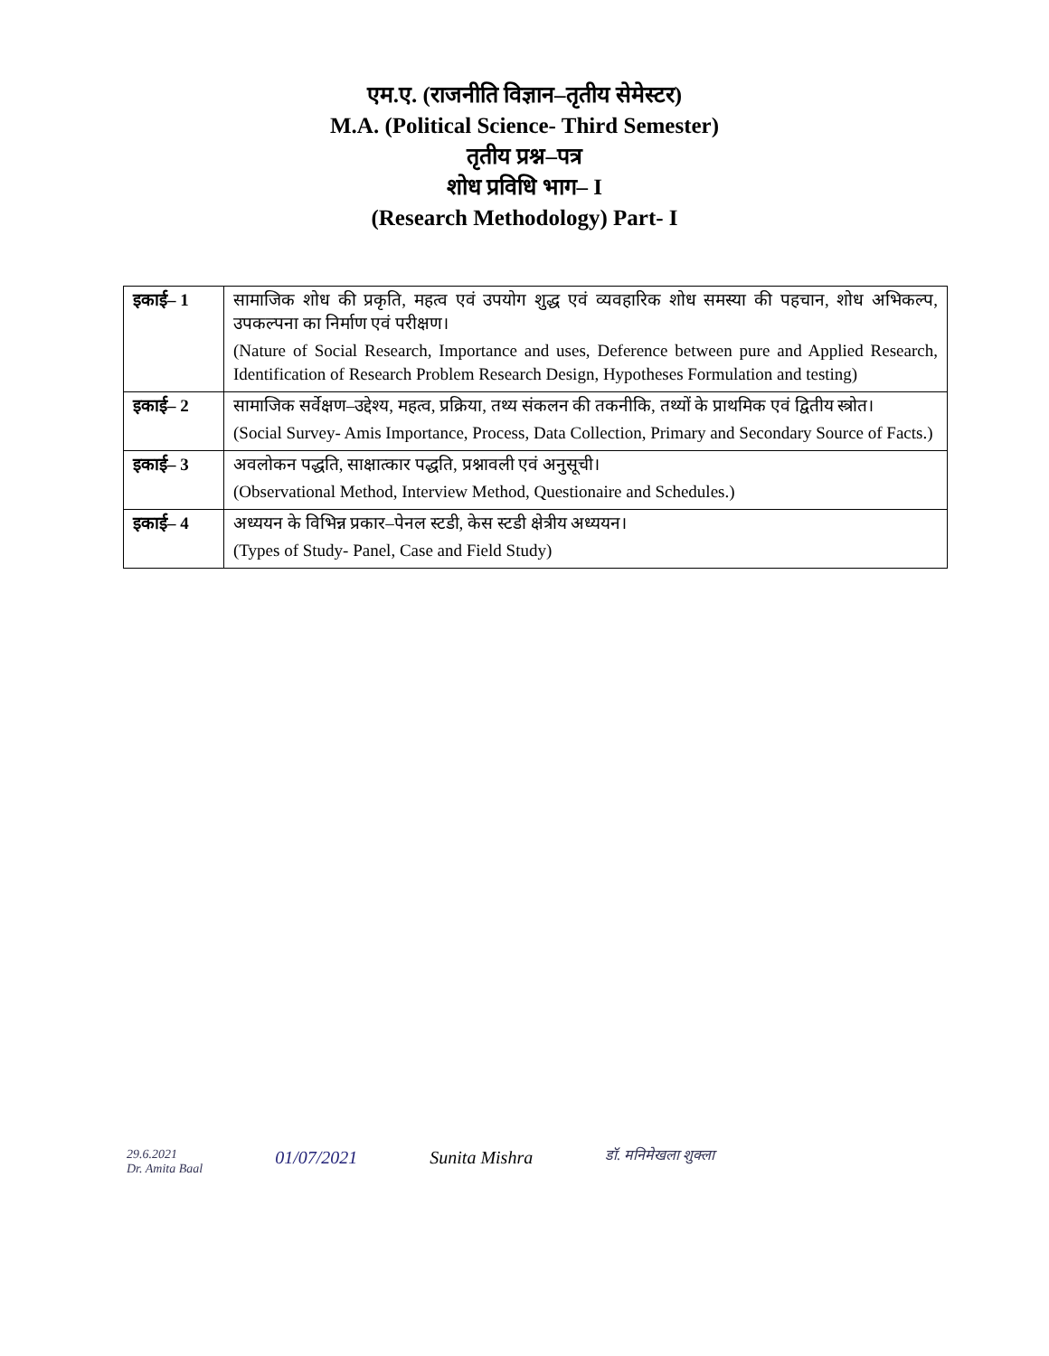एम.ए. (राजनीति विज्ञान–तृतीय सेमेस्टर)
M.A. (Political Science- Third Semester)
तृतीय प्रश्न–पत्र
शोध प्रविधि भाग– I
(Research Methodology) Part- I
| इकाई– 1 | सामाजिक शोध की प्रकृति, महत्व एवं उपयोग शुद्ध एवं व्यवहारिक शोध समस्या की पहचान, शोध अभिकल्प, उपकल्पना का निर्माण एवं परीक्षण। (Nature of Social Research, Importance and uses, Deference between pure and Applied Research, Identification of Research Problem Research Design, Hypotheses Formulation and testing) |
| इकाई– 2 | सामाजिक सर्वेक्षण–उद्देश्य, महत्व, प्रक्रिया, तथ्य संकलन की तकनीकि, तथ्यों के प्राथमिक एवं द्वितीय स्त्रोत। (Social Survey- Amis Importance, Process, Data Collection, Primary and Secondary Source of Facts.) |
| इकाई– 3 | अवलोकन पद्धति, साक्षात्कार पद्धति, प्रश्नावली एवं अनुसूची। (Observational Method, Interview Method, Questionaire and Schedules.) |
| इकाई– 4 | अध्ययन के विभिन्न प्रकार–पेनल स्टडी, केस स्टडी क्षेत्रीय अध्ययन। (Types of Study- Panel, Case and Field Study) |
29.6.2021
Dr. Amita Baal
01/07/2021 Sunita Mishra
डॉ. मनिमेखला शुक्ला